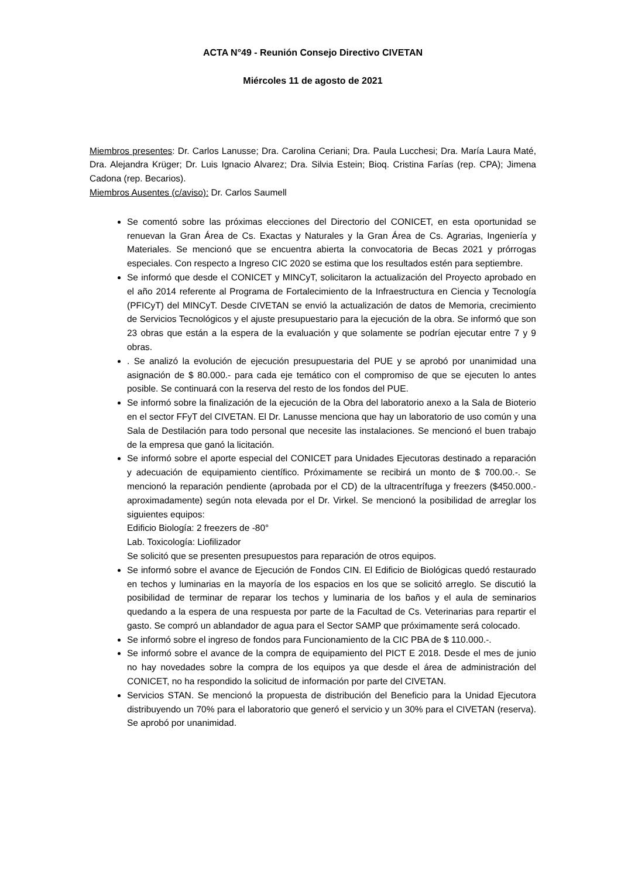ACTA N°49 - Reunión Consejo Directivo CIVETAN
Miércoles 11 de agosto de 2021
Miembros presentes: Dr. Carlos Lanusse; Dra. Carolina Ceriani; Dra. Paula Lucchesi; Dra. María Laura Maté, Dra. Alejandra Krüger; Dr. Luis Ignacio Alvarez; Dra. Silvia Estein; Bioq. Cristina Farías (rep. CPA); Jimena Cadona (rep. Becarios).
Miembros Ausentes (c/aviso): Dr. Carlos Saumell
Se comentó sobre las próximas elecciones del Directorio del CONICET, en esta oportunidad se renuevan la Gran Área de Cs. Exactas y Naturales y la Gran Área de Cs. Agrarias, Ingeniería y Materiales. Se mencionó que se encuentra abierta la convocatoria de Becas 2021 y prórrogas especiales. Con respecto a Ingreso CIC 2020 se estima que los resultados estén para septiembre.
Se informó que desde el CONICET y MINCyT, solicitaron la actualización del Proyecto aprobado en el año 2014 referente al Programa de Fortalecimiento de la Infraestructura en Ciencia y Tecnología (PFICyT) del MINCyT. Desde CIVETAN se envió la actualización de datos de Memoria, crecimiento de Servicios Tecnológicos y el ajuste presupuestario para la ejecución de la obra. Se informó que son 23 obras que están a la espera de la evaluación y que solamente se podrían ejecutar entre 7 y 9 obras.
. Se analizó la evolución de ejecución presupuestaria del PUE y se aprobó por unanimidad una asignación de $ 80.000.- para cada eje temático con el compromiso de que se ejecuten lo antes posible. Se continuará con la reserva del resto de los fondos del PUE.
Se informó sobre la finalización de la ejecución de la Obra del laboratorio anexo a la Sala de Bioterio en el sector FFyT del CIVETAN. El Dr. Lanusse menciona que hay un laboratorio de uso común y una Sala de Destilación para todo personal que necesite las instalaciones. Se mencionó el buen trabajo de la empresa que ganó la licitación.
Se informó sobre el aporte especial del CONICET para Unidades Ejecutoras destinado a reparación y adecuación de equipamiento científico. Próximamente se recibirá un monto de $ 700.00.-. Se mencionó la reparación pendiente (aprobada por el CD) de la ultracentrífuga y freezers ($450.000.- aproximadamente) según nota elevada por el Dr. Virkel. Se mencionó la posibilidad de arreglar los siguientes equipos:
Edificio Biología: 2 freezers de -80°
Lab. Toxicología: Liofilizador
Se solicitó que se presenten presupuestos para reparación de otros equipos.
Se informó sobre el avance de Ejecución de Fondos CIN. El Edificio de Biológicas quedó restaurado en techos y luminarias en la mayoría de los espacios en los que se solicitó arreglo. Se discutió la posibilidad de terminar de reparar los techos y luminaria de los baños y el aula de seminarios quedando a la espera de una respuesta por parte de la Facultad de Cs. Veterinarias para repartir el gasto. Se compró un ablandador de agua para el Sector SAMP que próximamente será colocado.
Se informó sobre el ingreso de fondos para Funcionamiento de la CIC PBA de $ 110.000.-.
Se informó sobre el avance de la compra de equipamiento del PICT E 2018. Desde el mes de junio no hay novedades sobre la compra de los equipos ya que desde el área de administración del CONICET, no ha respondido la solicitud de información por parte del CIVETAN.
Servicios STAN. Se mencionó la propuesta de distribución del Beneficio para la Unidad Ejecutora distribuyendo un 70% para el laboratorio que generó el servicio y un 30% para el CIVETAN (reserva). Se aprobó por unanimidad.